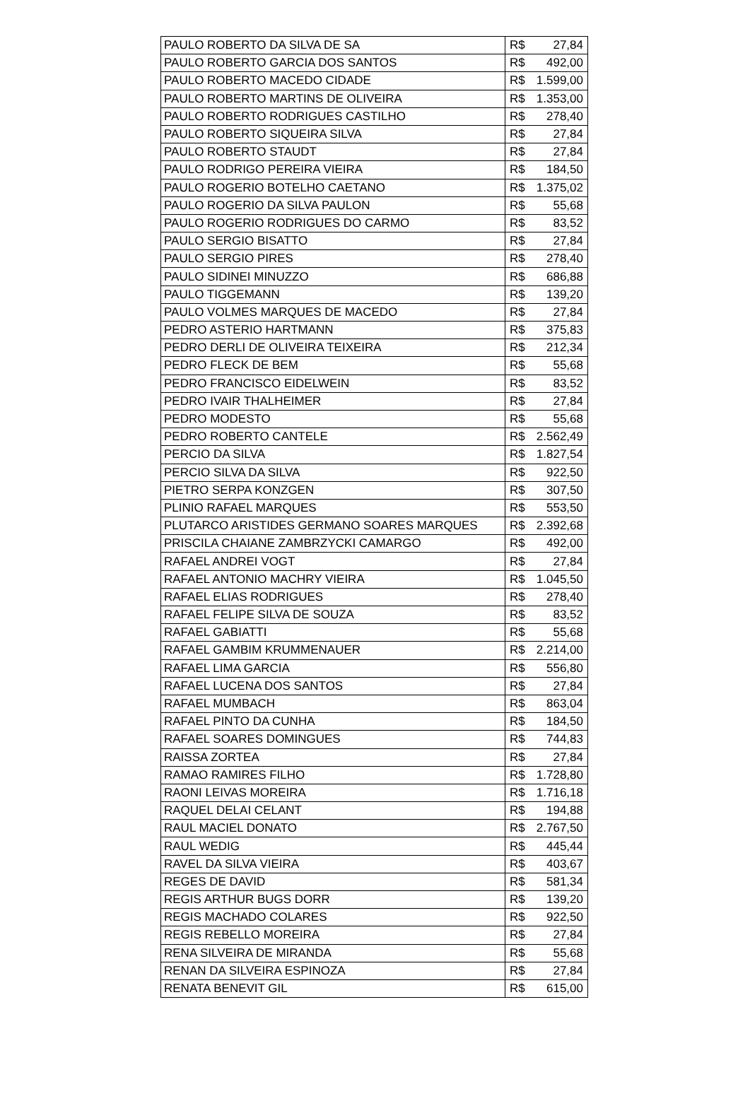| PAULO ROBERTO DA SILVA DE SA | R$ 27,84 |
| PAULO ROBERTO GARCIA DOS SANTOS | R$ 492,00 |
| PAULO ROBERTO MACEDO CIDADE | R$ 1.599,00 |
| PAULO ROBERTO MARTINS DE OLIVEIRA | R$ 1.353,00 |
| PAULO ROBERTO RODRIGUES CASTILHO | R$ 278,40 |
| PAULO ROBERTO SIQUEIRA SILVA | R$ 27,84 |
| PAULO ROBERTO STAUDT | R$ 27,84 |
| PAULO RODRIGO PEREIRA VIEIRA | R$ 184,50 |
| PAULO ROGERIO BOTELHO CAETANO | R$ 1.375,02 |
| PAULO ROGERIO DA SILVA PAULON | R$ 55,68 |
| PAULO ROGERIO RODRIGUES DO CARMO | R$ 83,52 |
| PAULO SERGIO BISATTO | R$ 27,84 |
| PAULO SERGIO PIRES | R$ 278,40 |
| PAULO SIDINEI MINUZZO | R$ 686,88 |
| PAULO TIGGEMANN | R$ 139,20 |
| PAULO VOLMES MARQUES DE MACEDO | R$ 27,84 |
| PEDRO ASTERIO HARTMANN | R$ 375,83 |
| PEDRO DERLI DE OLIVEIRA TEIXEIRA | R$ 212,34 |
| PEDRO FLECK DE BEM | R$ 55,68 |
| PEDRO FRANCISCO EIDELWEIN | R$ 83,52 |
| PEDRO IVAIR THALHEIMER | R$ 27,84 |
| PEDRO MODESTO | R$ 55,68 |
| PEDRO ROBERTO CANTELE | R$ 2.562,49 |
| PERCIO DA SILVA | R$ 1.827,54 |
| PERCIO SILVA DA SILVA | R$ 922,50 |
| PIETRO SERPA KONZGEN | R$ 307,50 |
| PLINIO RAFAEL MARQUES | R$ 553,50 |
| PLUTARCO ARISTIDES GERMANO SOARES MARQUES | R$ 2.392,68 |
| PRISCILA CHAIANE ZAMBRZYCKI CAMARGO | R$ 492,00 |
| RAFAEL ANDREI VOGT | R$ 27,84 |
| RAFAEL ANTONIO MACHRY VIEIRA | R$ 1.045,50 |
| RAFAEL ELIAS RODRIGUES | R$ 278,40 |
| RAFAEL FELIPE SILVA DE SOUZA | R$ 83,52 |
| RAFAEL GABIATTI | R$ 55,68 |
| RAFAEL GAMBIM KRUMMENAUER | R$ 2.214,00 |
| RAFAEL LIMA GARCIA | R$ 556,80 |
| RAFAEL LUCENA DOS SANTOS | R$ 27,84 |
| RAFAEL MUMBACH | R$ 863,04 |
| RAFAEL PINTO DA CUNHA | R$ 184,50 |
| RAFAEL SOARES DOMINGUES | R$ 744,83 |
| RAISSA ZORTEA | R$ 27,84 |
| RAMAO RAMIRES FILHO | R$ 1.728,80 |
| RAONI LEIVAS MOREIRA | R$ 1.716,18 |
| RAQUEL DELAI CELANT | R$ 194,88 |
| RAUL MACIEL DONATO | R$ 2.767,50 |
| RAUL WEDIG | R$ 445,44 |
| RAVEL DA SILVA VIEIRA | R$ 403,67 |
| REGES DE DAVID | R$ 581,34 |
| REGIS ARTHUR BUGS DORR | R$ 139,20 |
| REGIS MACHADO COLARES | R$ 922,50 |
| REGIS REBELLO MOREIRA | R$ 27,84 |
| RENA SILVEIRA DE MIRANDA | R$ 55,68 |
| RENAN DA SILVEIRA ESPINOZA | R$ 27,84 |
| RENATA BENEVIT GIL | R$ 615,00 |